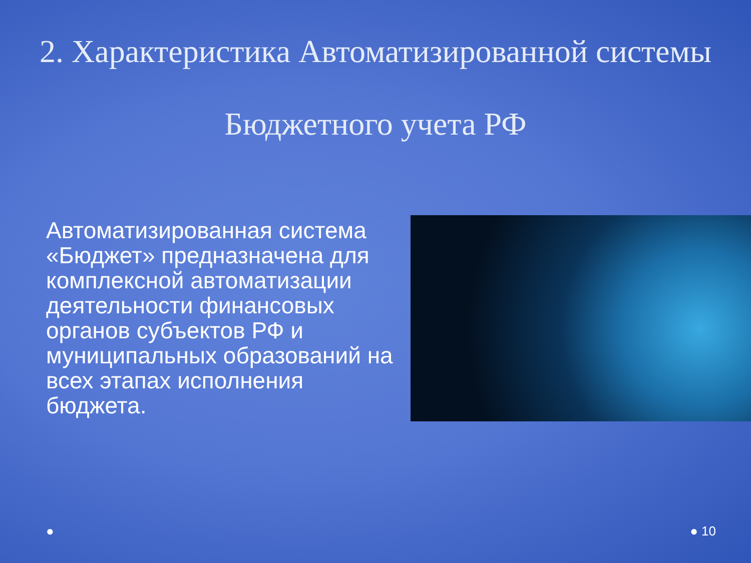2. Характеристика Автоматизированной системы Бюджетного учета РФ
Автоматизированная система «Бюджет» предназначена для комплексной автоматизации деятельности финансовых органов субъектов РФ и муниципальных образований на всех этапах исполнения бюджета.
● ● 10